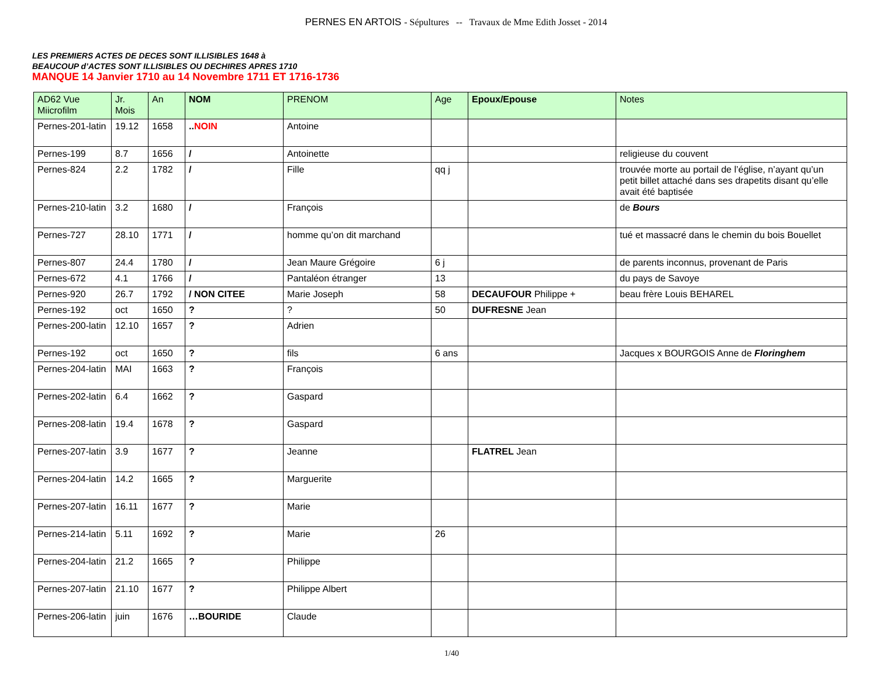PERNES EN ARTOIS - Sépultures -- Travaux de Mme Edith Josset - 2014
LES PREMIERS ACTES DE DECES SONT ILLISIBLES 1648 à
BEAUCOUP d’ACTES SONT ILLISIBLES OU DECHIRES APRES 1710
MANQUE 14 Janvier 1710 au 14 Novembre 1711 ET 1716-1736
| AD62 Vue Miicrofilm | Jr. Mois | An | NOM | PRENOM | Age | Epoux/Epouse | Notes |
| --- | --- | --- | --- | --- | --- | --- | --- |
| Pernes-201-latin | 19.12 | 1658 | .. NOIN | Antoine | | | |
| Pernes-199 | 8.7 | 1656 | / | Antoinette | | | religieuse du couvent |
| Pernes-824 | 2.2 | 1782 | / | Fille | qq j | | trouvée morte au portail de l’église, n’ayant qu’un petit billet attaché dans ses drapetits disant qu’elle avait été baptisée |
| Pernes-210-latin | 3.2 | 1680 | / | François | | | de Bours |
| Pernes-727 | 28.10 | 1771 | / | homme qu’on dit marchand | | | tué et massacré dans le chemin du bois Bouellet |
| Pernes-807 | 24.4 | 1780 | / | Jean Maure Grégoire | 6 j | | de parents inconnus, provenant de Paris |
| Pernes-672 | 4.1 | 1766 | / | Pantaléon étranger | 13 | | du pays de Savoye |
| Pernes-920 | 26.7 | 1792 | / NON CITEE | Marie Joseph | 58 | DECAUFOUR Philippe + | beau frère Louis BEHAREL |
| Pernes-192 | oct | 1650 | ? | ? | 50 | DUFRESNE Jean | |
| Pernes-200-latin | 12.10 | 1657 | ? | Adrien | | | |
| Pernes-192 | oct | 1650 | ? | fils | 6 ans | | Jacques x BOURGOIS Anne de Floringhem |
| Pernes-204-latin | MAI | 1663 | ? | François | | | |
| Pernes-202-latin | 6.4 | 1662 | ? | Gaspard | | | |
| Pernes-208-latin | 19.4 | 1678 | ? | Gaspard | | | |
| Pernes-207-latin | 3.9 | 1677 | ? | Jeanne | | FLATREL Jean | |
| Pernes-204-latin | 14.2 | 1665 | ? | Marguerite | | | |
| Pernes-207-latin | 16.11 | 1677 | ? | Marie | | | |
| Pernes-214-latin | 5.11 | 1692 | ? | Marie | 26 | | |
| Pernes-204-latin | 21.2 | 1665 | ? | Philippe | | | |
| Pernes-207-latin | 21.10 | 1677 | ? | Philippe Albert | | | |
| Pernes-206-latin | juin | 1676 | …BOURIDE | Claude | | | |
1/40